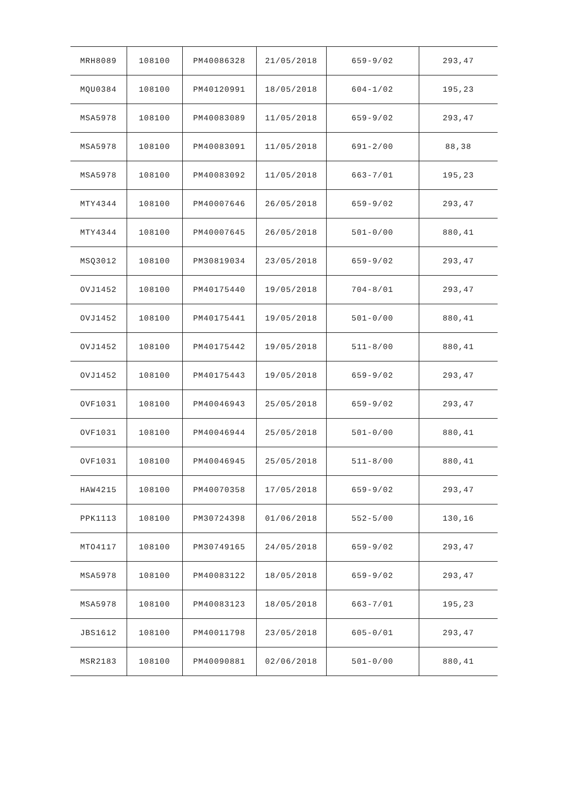| MRH8089 | 108100 | PM40086328 | 21/05/2018 | 659-9/02 | 293,47 |
| MQU0384 | 108100 | PM40120991 | 18/05/2018 | 604-1/02 | 195,23 |
| MSA5978 | 108100 | PM40083089 | 11/05/2018 | 659-9/02 | 293,47 |
| MSA5978 | 108100 | PM40083091 | 11/05/2018 | 691-2/00 | 88,38 |
| MSA5978 | 108100 | PM40083092 | 11/05/2018 | 663-7/01 | 195,23 |
| MTY4344 | 108100 | PM40007646 | 26/05/2018 | 659-9/02 | 293,47 |
| MTY4344 | 108100 | PM40007645 | 26/05/2018 | 501-0/00 | 880,41 |
| MSQ3012 | 108100 | PM30819034 | 23/05/2018 | 659-9/02 | 293,47 |
| OVJ1452 | 108100 | PM40175440 | 19/05/2018 | 704-8/01 | 293,47 |
| OVJ1452 | 108100 | PM40175441 | 19/05/2018 | 501-0/00 | 880,41 |
| OVJ1452 | 108100 | PM40175442 | 19/05/2018 | 511-8/00 | 880,41 |
| OVJ1452 | 108100 | PM40175443 | 19/05/2018 | 659-9/02 | 293,47 |
| OVF1031 | 108100 | PM40046943 | 25/05/2018 | 659-9/02 | 293,47 |
| OVF1031 | 108100 | PM40046944 | 25/05/2018 | 501-0/00 | 880,41 |
| OVF1031 | 108100 | PM40046945 | 25/05/2018 | 511-8/00 | 880,41 |
| HAW4215 | 108100 | PM40070358 | 17/05/2018 | 659-9/02 | 293,47 |
| PPK1113 | 108100 | PM30724398 | 01/06/2018 | 552-5/00 | 130,16 |
| MTO4117 | 108100 | PM30749165 | 24/05/2018 | 659-9/02 | 293,47 |
| MSA5978 | 108100 | PM40083122 | 18/05/2018 | 659-9/02 | 293,47 |
| MSA5978 | 108100 | PM40083123 | 18/05/2018 | 663-7/01 | 195,23 |
| JBS1612 | 108100 | PM40011798 | 23/05/2018 | 605-0/01 | 293,47 |
| MSR2183 | 108100 | PM40090881 | 02/06/2018 | 501-0/00 | 880,41 |